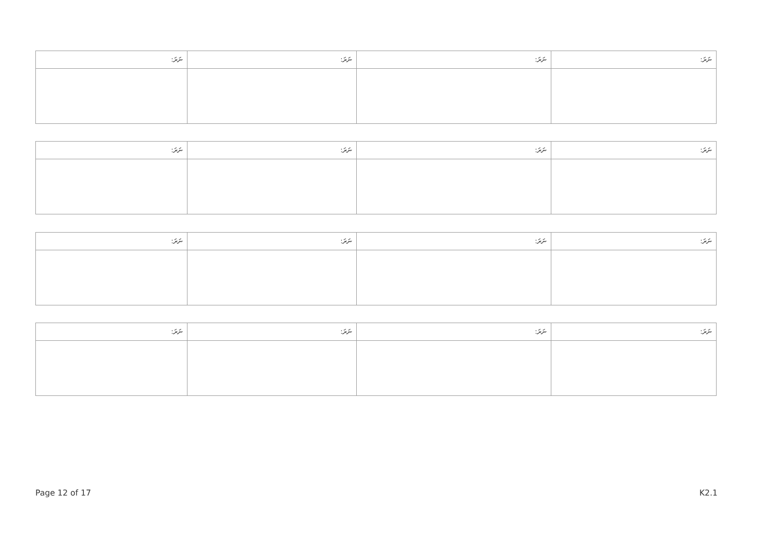| ނަރަ: | ނަރަ: | ނަރަ: | ނަރަ: |
| --- | --- | --- | --- |
| ނަރަ: | ނަރަ: | ނަރަ: | ނަރަ: |
| --- | --- | --- | --- |
| ނަރަ: | ނަރަ: | ނަރަ: | ނަރަ: |
| --- | --- | --- | --- |
| ނަރަ: | ނަރަ: | ނަރަ: | ނަރަ: |
| --- | --- | --- | --- |
Page 12 of 17 K2.1